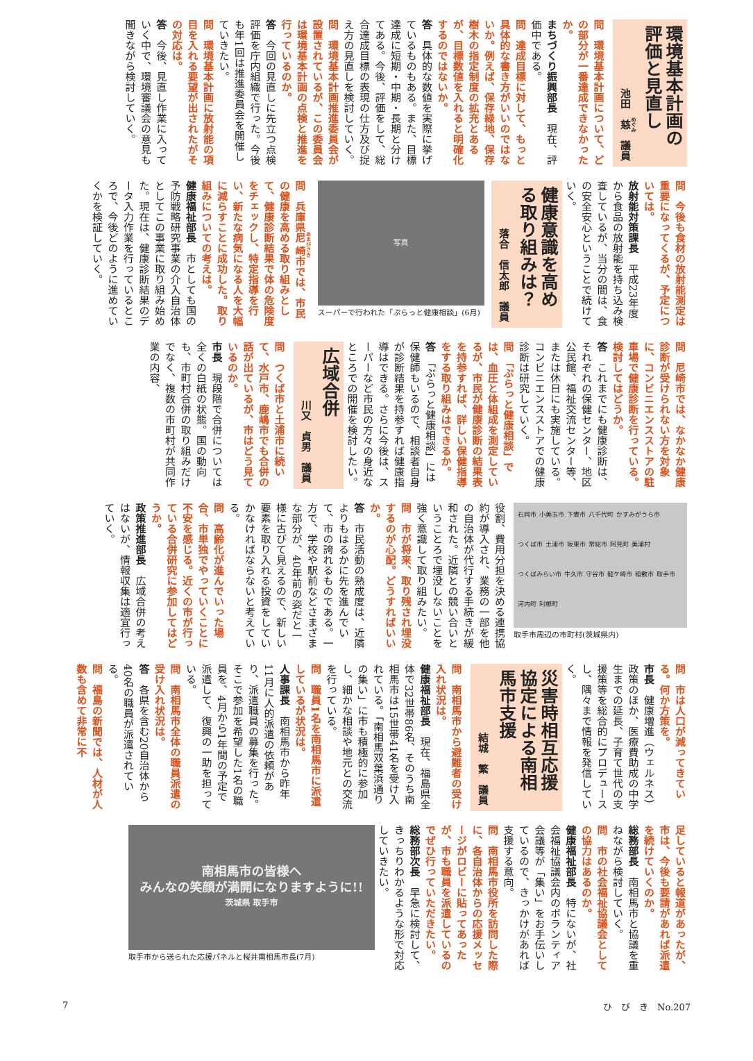環境基本計画の評価と見直し
池田　慈　議員
問　環境基本計画について、どの部分が一番達成できなかったか。
まちづくり振興部長　現在、評価中である。
問　達成目標に対して、もっと具体的な書き方がいいのではないか。例えば、保存緑地、保存樹木の指定制度の拡充とあるが、目標数値を入れると明確化するのではないか。
答　具体的な数値を実際に挙げているものもある。また、目標達成に短期・中期・長期と分けてある。今後、評価をして、総合達成目標の表現の仕方及び捉え方の見直しを検討していく。
問　環境基本計画推進委員会が設置されているが、この委員会は環境基本計画の点検と推進を行っているのか。
答　今回の見直しに先立つ点検評価を庁内組織で行った。今後も年1回は推進委員会を開催していきたい。
問　環境基本計画に放射能の項目を入れる要望が出されたがその対応は。
答　今後、見直し作業に入っていく中で、環境審議会の意見も聞きながら検討していく。
問　今後も食材の放射能測定は重要になってくるが、予定については。
放射能対策課長　平成23年度から食品の放射能を持ち込み検査しているが、当分の間は、食の安全安心ということで続けていく。
健康意識を高める取り組みは？
落合　信太郎　議員
写真
スーパーで行われた「ぷらっと健康相談」(6月)
問　兵庫県尼崎市では、市民の健康を高める取り組みとして、健康診断結果で体の危険度をチェックし、特定指導を行い、新たな病気になる人を大幅に減らすことに成功した。取り組みについての考えは。
健康福祉部長　市としても国の予防戦略研究事業の介入自治体としてこの事業に取り組み始めた。現在は、健康診断結果のデータ入力作業を行っているところで、今後どのように進めていくかを検証していく。
問　尼崎市では、なかなか健康診断が受けられない方を対象に、コンビニエンスストアの駐車場で健康診断を行っている。検討してはどうか。
答　これまでにも健康診断は、それぞれの保健センター、地区公民館、福祉交流センター等、または休日にも実施している。コンビニエンスストアでの健康診断は研究していく。
問　「ぷらっと健康相談」では、血圧と体組成を測定しているが、市民が健康診断の結果表を持参すれば、詳しい保健指導をする取り組みはできるか。
答　「ぷらっと健康相談」には保健師もいるので、相談者自身が診断結果を持参すれば健康指導はできる。さらに今後は、スーパーなど市民の方々の身近なところでの開催を検討したい。
広域合併
川又　貞男　議員
問　つくば市と土浦市に続いて、水戸市、鹿嶋市でも合併の話が出ているが、市はどう見ているのか。
市長　現段階で合併については全くの白紙の状態。国の動向も、市町村合併の取り組みだけでなく、複数の市町村が共同作業の内容、
石岡市 小美玉市 下妻市 八千代町 かすみがうら市 つくば市 土浦市 坂東市 常総市 阿見町 美浦村 つくばみらい市 牛久市 守谷市 龍ケ崎市 稲敷市 取手市 河内町 利根町
取手市周辺の市町村(茨城県内)
役割、費用分担を決める連携協約が導入され、業務の一部を他の自治体が代行する手続きが緩和された。近隣との競い合いということろで埋没しないことを強く意識して取り組みたい。
問　市が将来、取り残され埋没するのが心配。どうすればいいか。
答　市民活動の熟成度は、近隣よりもはるかに先を進んでいて、市の誇れるものである。一方で、学校や駅前などさまざまな部分が、40年前の姿だと一様に古びて見えるので、新しい要素を取り入れる投資をしていかなければならないと考えている。
問　高齢化が進んでいった場合、市単独でやっていくことに不安を感じる。近くの市が行っている合併研究に参加してはどうか。
政策推進部長　広域合併の考えはないが、情報収集は適宜行っていく。
問　市は人口が減ってきている。何か方策を。
市長　健康増進（ウェルネス）政策のほか、医療費助成の中学生までの延長、子育て世代の支援策等を総合的にプロデュースし、隅々まで情報を発信していく。
災害時相互応援協定による南相馬市支援
結城　繁　議員
問　南相馬市から避難者の受け入れ状況は。
健康福祉部長　現在、福島県全体で32世帯86名、そのうち南相馬市は15世帯41名を受け入れている。「南相馬双葉浜通りの集い」に市も積極的に参加し、細かな相談や地元との交流を行っている。
問　職員1名を南相馬市に派遣しているが状況は。
人事課長　南相馬市から昨年11月に人的派遣の依頼があり、派遣職員の募集を行った。そこで参加を希望した1名の職員を、4月から1年間の予定で派遣して、復興の一助を担っている。
問　南相馬市全体の職員派遣の受け入れ状況は。
答　各県を含む20自治体から40名の職員が派遣されている。
問　福島の新聞では、人材が人数も含めて非常に不
足していると報道があったが、市は、今後も要請があれば派遣を続けていくのか。
総務部長　南相馬市と協議を重ねながら検討していく。
問　市の社会福祉協議会としての協力はあるのか。
健康福祉部長　特にないが、社会福祉協議会内のボランティア会議等が「集い」をお手伝いしているので、きっかけがあれば支援する意向。
問　南相馬市役所を訪問した際に、各自治体からの応援メッセージがロビーに貼ってあったが、市も職員を派遣しているのでぜひ行っていただきたい。
総務部次長　早急に検討して、きっちりわかるような形で対応していきたい。
南相馬市の皆様へ
みんなの笑顔が満開になりますように!!
茨城県 取手市
取手市から送られた応援パネルと桜井南相馬市長(7月)
7 ひ　び　き　No.207